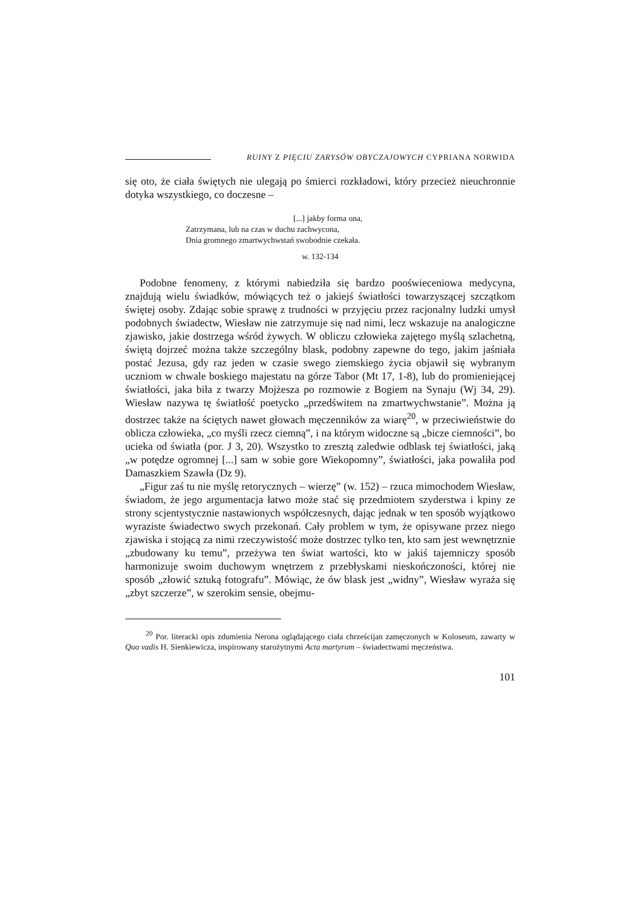RUINY Z PIĘCIU ZARYSÓW OBYCZAJOWYCH CYPRIANA NORWIDA
się oto, że ciała świętych nie ulegają po śmierci rozkładowi, który przecież nieuchronnie dotyka wszystkiego, co doczesne –
[...] jakby forma ona,
Zatrzymana, lub na czas w duchu zachwycona,
Dnia gromnego zmartwychwstań swobodnie czekała.
w. 132-134
Podobne fenomeny, z którymi nabiedziła się bardzo pooświeceniowa medycyna, znajdują wielu świadków, mówiących też o jakiejś światłości towarzyszącej szczątkom świętej osoby. Zdając sobie sprawę z trudności w przyjęciu przez racjonalny ludzki umysł podobnych świadectw, Wiesław nie zatrzymuje się nad nimi, lecz wskazuje na analogiczne zjawisko, jakie dostrzega wśród żywych. W obliczu człowieka zajętego myślą szlachetną, świętą dojrzeć można także szczególny blask, podobny zapewne do tego, jakim jaśniała postać Jezusa, gdy raz jeden w czasie swego ziemskiego życia objawił się wybranym uczniom w chwale boskiego majestatu na górze Tabor (Mt 17, 1-8), lub do promieniejącej światłości, jaka biła z twarzy Mojżesza po rozmowie z Bogiem na Synaju (Wj 34, 29). Wiesław nazywa tę światłość poetycko „przedświtem na zmartwychwstanie”. Można ją dostrzec także na ściętych nawet głowach męczenników za wiarę<sup>20</sup>, w przeciwieństwie do oblicza człowieka, „co myśli rzecz ciemną”, i na którym widoczne są „bicze ciemności”, bo ucieka od światła (por. J 3, 20). Wszystko to zresztą zaledwie odblask tej światłości, jaką „w potędze ogromnej [...] sam w sobie gore Wiekopomny”, światłości, jaka powaliła pod Damaszkiem Szawła (Dz 9).
„Figur zaś tu nie myślę retorycznych – wierzę” (w. 152) – rzuca mimochodem Wiesław, świadom, że jego argumentacja łatwo może stać się przedmiotem szyderstwa i kpiny ze strony scjentystycznie nastawionych współczesnych, dając jednak w ten sposób wyjątkowo wyraziste świadectwo swych przekonań. Cały problem w tym, że opisywane przez niego zjawiska i stojącą za nimi rzeczywistość może dostrzec tylko ten, kto sam jest wewnętrznie „zbudowany ku temu”, przeżywa ten świat wartości, kto w jakiś tajemniczy sposób harmonizuje swoim duchowym wnętrzem z przebłyskami nieskończoności, której nie sposób „złowić sztuką fotografu”. Mówiąc, że ów blask jest „widny”, Wiesław wyraża się „zbyt szczerze”, w szerokim sensie, obejmu-
<sup>20</sup> Por. literacki opis zdumienia Nerona oglądającego ciała chrześcijan zamęczonych w Koloseum, zawarty w Quo vadis H. Sienkiewicza, inspirowany starożytnymi Acta martyrum – świadectwami męczeństwa.
101